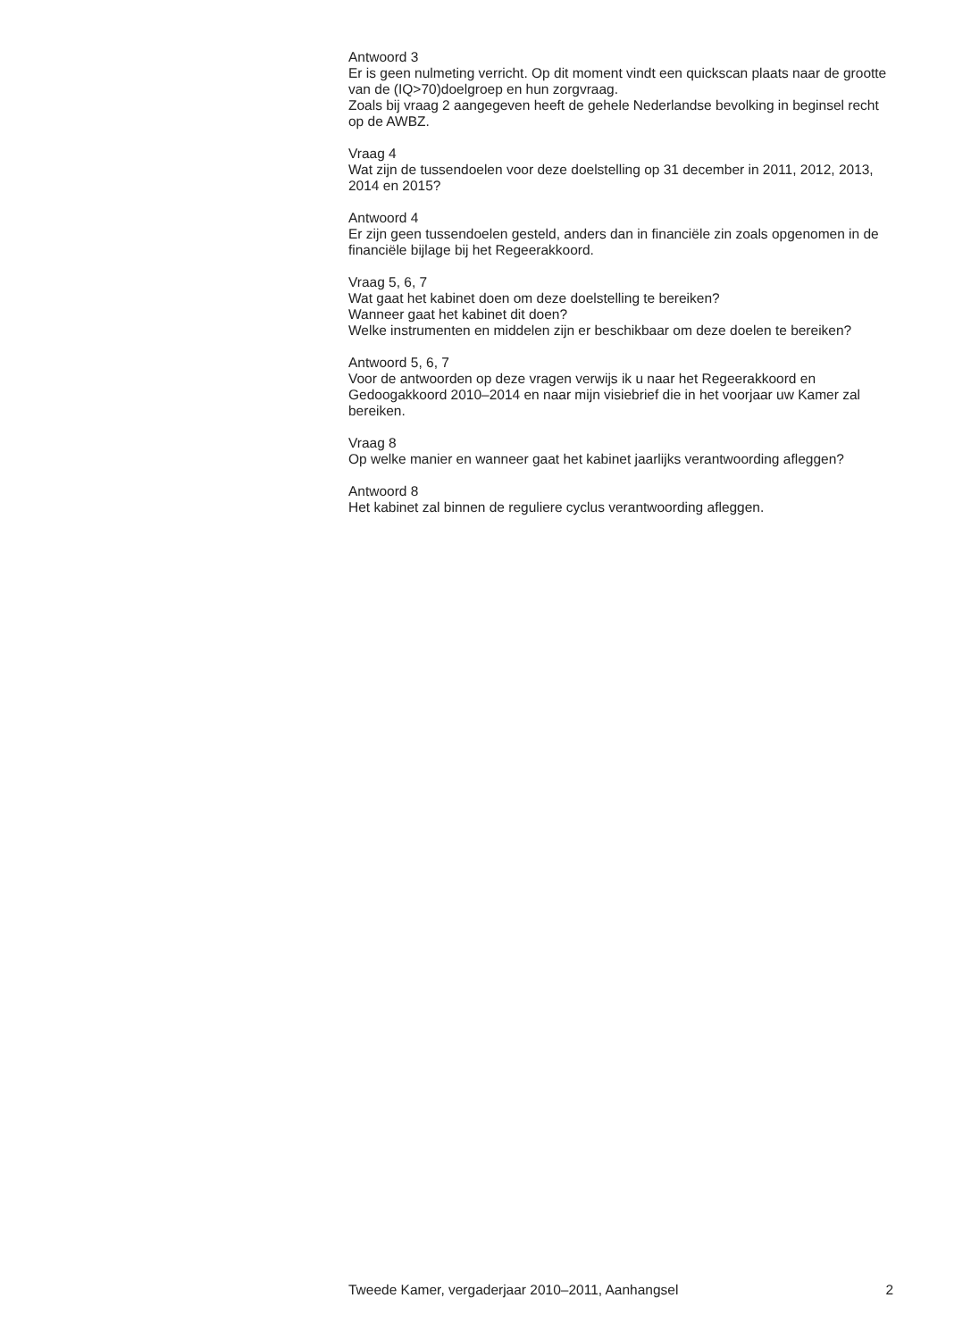Antwoord 3
Er is geen nulmeting verricht. Op dit moment vindt een quickscan plaats naar de grootte van de (IQ>70)doelgroep en hun zorgvraag.
Zoals bij vraag 2 aangegeven heeft de gehele Nederlandse bevolking in beginsel recht op de AWBZ.
Vraag 4
Wat zijn de tussendoelen voor deze doelstelling op 31 december in 2011, 2012, 2013, 2014 en 2015?
Antwoord 4
Er zijn geen tussendoelen gesteld, anders dan in financiële zin zoals opgenomen in de financiële bijlage bij het Regeerakkoord.
Vraag 5, 6, 7
Wat gaat het kabinet doen om deze doelstelling te bereiken?
Wanneer gaat het kabinet dit doen?
Welke instrumenten en middelen zijn er beschikbaar om deze doelen te bereiken?
Antwoord 5, 6, 7
Voor de antwoorden op deze vragen verwijs ik u naar het Regeerakkoord en Gedoogakkoord 2010–2014 en naar mijn visiebrief die in het voorjaar uw Kamer zal bereiken.
Vraag 8
Op welke manier en wanneer gaat het kabinet jaarlijks verantwoording afleggen?
Antwoord 8
Het kabinet zal binnen de reguliere cyclus verantwoording afleggen.
Tweede Kamer, vergaderjaar 2010–2011, Aanhangsel 2